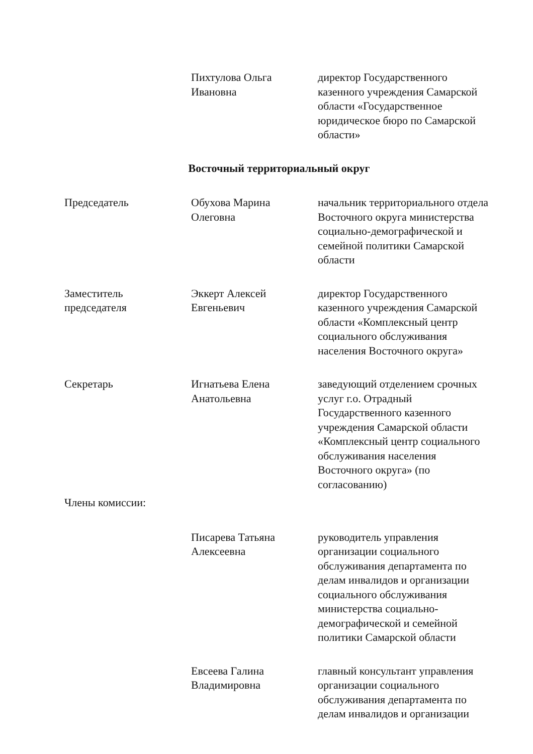Пихтулова Ольга
Ивановна
директор Государственного казенного учреждения Самарской области «Государственное юридическое бюро по Самарской области»
Восточный территориальный округ
Председатель Обухова Марина
Олеговна
начальник территориального отдела Восточного округа министерства социально-демографической и семейной политики Самарской области
Заместитель
председателя
Эккерт Алексей
Евгеньевич
директор Государственного казенного учреждения Самарской области «Комплексный центр социального обслуживания населения Восточного округа»
Секретарь Игнатьева Елена
Анатольевна
заведующий отделением срочных услуг г.о. Отрадный Государственного казенного учреждения Самарской области «Комплексный центр социального обслуживания населения Восточного округа» (по согласованию)
Члены комиссии:
Писарева Татьяна
Алексеевна
руководитель управления организации социального обслуживания департамента по делам инвалидов и организации социального обслуживания министерства социально-демографической и семейной политики Самарской области
Евсеева Галина
Владимировна
главный консультант управления организации социального обслуживания департамента по делам инвалидов и организации